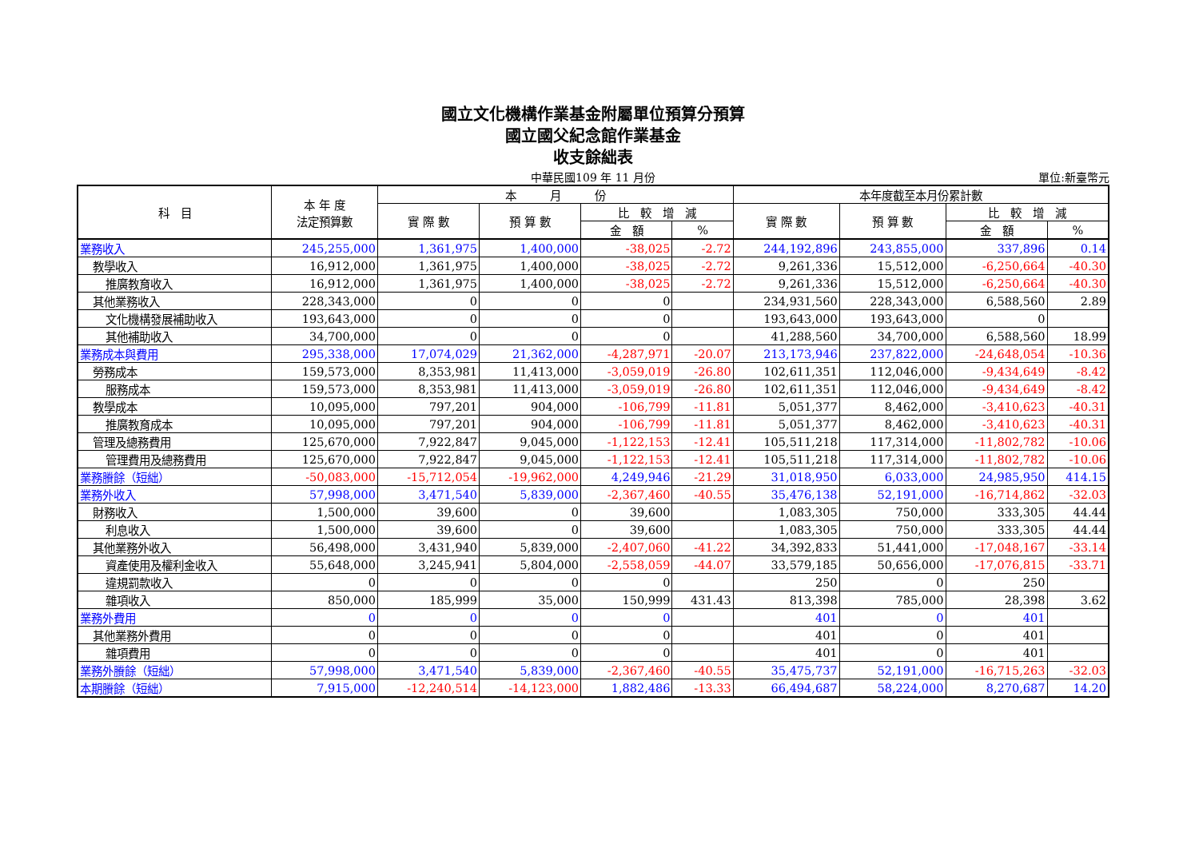國立文化機構作業基金附屬單位預算分預算
國立國父紀念館作業基金
收支餘絀表
中華民國109 年 11 月份 單位:新臺幣元
| 科 目 | 本 年 度 法定預算數 | 本 月 份 | | | | 本年度截至本月份累計數 | | | |
| --- | --- | --- | --- | --- | --- | --- | --- | --- | --- |
| | | 實 際 數 | 預 算 數 | 比 較 增 減 | | 實 際 數 | 預 算 數 | 比 較 增 減 | |
| | | | | 金 額 | % | | | 金 額 | % |
| 業務收入 | 245,255,000 | 1,361,975 | 1,400,000 | -38,025 | -2.72 | 244,192,896 | 243,855,000 | 337,896 | 0.14 |
| 教學收入 | 16,912,000 | 1,361,975 | 1,400,000 | -38,025 | -2.72 | 9,261,336 | 15,512,000 | -6,250,664 | -40.30 |
| 推廣教育收入 | 16,912,000 | 1,361,975 | 1,400,000 | -38,025 | -2.72 | 9,261,336 | 15,512,000 | -6,250,664 | -40.30 |
| 其他業務收入 | 228,343,000 | 0 | 0 | 0 | | 234,931,560 | 228,343,000 | 6,588,560 | 2.89 |
| 文化機構發展補助收入 | 193,643,000 | 0 | 0 | 0 | | 193,643,000 | 193,643,000 | 0 | |
| 其他補助收入 | 34,700,000 | 0 | 0 | 0 | | 41,288,560 | 34,700,000 | 6,588,560 | 18.99 |
| 業務成本與費用 | 295,338,000 | 17,074,029 | 21,362,000 | -4,287,971 | -20.07 | 213,173,946 | 237,822,000 | -24,648,054 | -10.36 |
| 勞務成本 | 159,573,000 | 8,353,981 | 11,413,000 | -3,059,019 | -26.80 | 102,611,351 | 112,046,000 | -9,434,649 | -8.42 |
| 服務成本 | 159,573,000 | 8,353,981 | 11,413,000 | -3,059,019 | -26.80 | 102,611,351 | 112,046,000 | -9,434,649 | -8.42 |
| 教學成本 | 10,095,000 | 797,201 | 904,000 | -106,799 | -11.81 | 5,051,377 | 8,462,000 | -3,410,623 | -40.31 |
| 推廣教育成本 | 10,095,000 | 797,201 | 904,000 | -106,799 | -11.81 | 5,051,377 | 8,462,000 | -3,410,623 | -40.31 |
| 管理及總務費用 | 125,670,000 | 7,922,847 | 9,045,000 | -1,122,153 | -12.41 | 105,511,218 | 117,314,000 | -11,802,782 | -10.06 |
| 管理費用及總務費用 | 125,670,000 | 7,922,847 | 9,045,000 | -1,122,153 | -12.41 | 105,511,218 | 117,314,000 | -11,802,782 | -10.06 |
| 業務賸餘（短絀） | -50,083,000 | -15,712,054 | -19,962,000 | 4,249,946 | -21.29 | 31,018,950 | 6,033,000 | 24,985,950 | 414.15 |
| 業務外收入 | 57,998,000 | 3,471,540 | 5,839,000 | -2,367,460 | -40.55 | 35,476,138 | 52,191,000 | -16,714,862 | -32.03 |
| 財務收入 | 1,500,000 | 39,600 | 0 | 39,600 | | 1,083,305 | 750,000 | 333,305 | 44.44 |
| 利息收入 | 1,500,000 | 39,600 | 0 | 39,600 | | 1,083,305 | 750,000 | 333,305 | 44.44 |
| 其他業務外收入 | 56,498,000 | 3,431,940 | 5,839,000 | -2,407,060 | -41.22 | 34,392,833 | 51,441,000 | -17,048,167 | -33.14 |
| 資產使用及權利金收入 | 55,648,000 | 3,245,941 | 5,804,000 | -2,558,059 | -44.07 | 33,579,185 | 50,656,000 | -17,076,815 | -33.71 |
| 違規罰款收入 | 0 | 0 | 0 | 0 | | 250 | 0 | 250 | |
| 雜項收入 | 850,000 | 185,999 | 35,000 | 150,999 | 431.43 | 813,398 | 785,000 | 28,398 | 3.62 |
| 業務外費用 | 0 | 0 | 0 | 0 | | 401 | 0 | 401 | |
| 其他業務外費用 | 0 | 0 | 0 | 0 | | 401 | 0 | 401 | |
| 雜項費用 | 0 | 0 | 0 | 0 | | 401 | 0 | 401 | |
| 業務外賸餘（短絀） | 57,998,000 | 3,471,540 | 5,839,000 | -2,367,460 | -40.55 | 35,475,737 | 52,191,000 | -16,715,263 | -32.03 |
| 本期賸餘（短絀） | 7,915,000 | -12,240,514 | -14,123,000 | 1,882,486 | -13.33 | 66,494,687 | 58,224,000 | 8,270,687 | 14.20 |